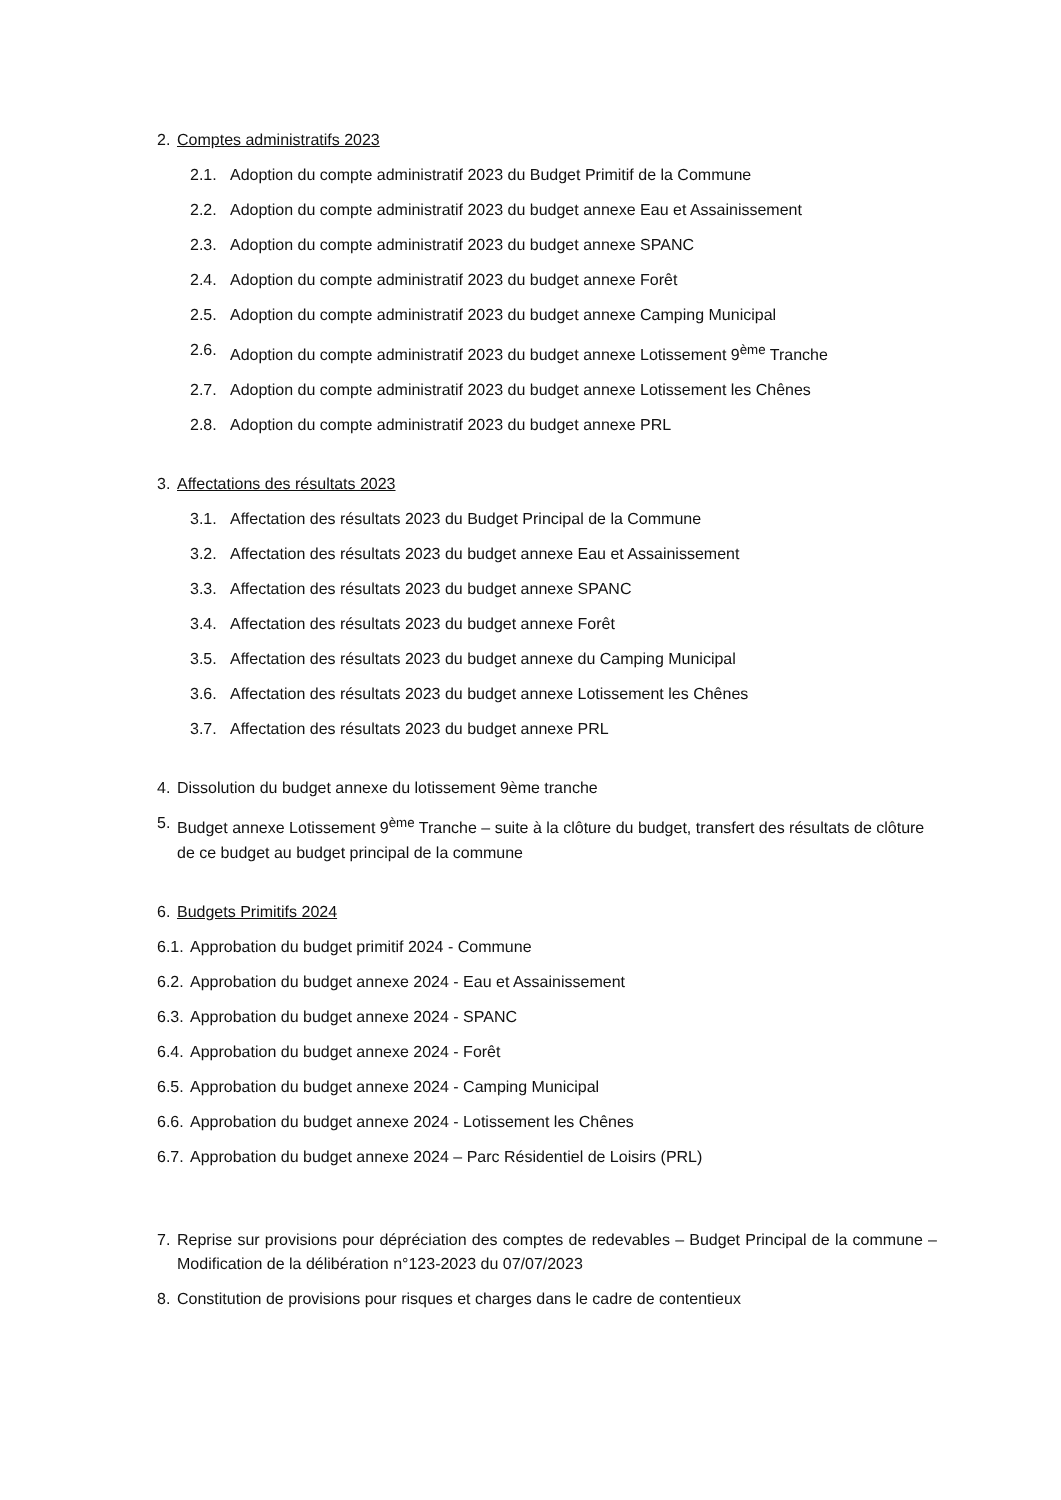2. Comptes administratifs 2023
2.1. Adoption du compte administratif 2023 du Budget Primitif de la Commune
2.2. Adoption du compte administratif 2023 du budget annexe Eau et Assainissement
2.3. Adoption du compte administratif 2023 du budget annexe SPANC
2.4. Adoption du compte administratif 2023 du budget annexe Forêt
2.5. Adoption du compte administratif 2023 du budget annexe Camping Municipal
2.6. Adoption du compte administratif 2023 du budget annexe Lotissement 9<sup>ème</sup> Tranche
2.7. Adoption du compte administratif 2023 du budget annexe Lotissement les Chênes
2.8. Adoption du compte administratif 2023 du budget annexe PRL
3. Affectations des résultats 2023
3.1. Affectation des résultats 2023 du Budget Principal de la Commune
3.2. Affectation des résultats 2023 du budget annexe Eau et Assainissement
3.3. Affectation des résultats 2023 du budget annexe SPANC
3.4. Affectation des résultats 2023 du budget annexe Forêt
3.5. Affectation des résultats 2023 du budget annexe du Camping Municipal
3.6. Affectation des résultats 2023 du budget annexe Lotissement les Chênes
3.7. Affectation des résultats 2023 du budget annexe PRL
4. Dissolution du budget annexe du lotissement 9ème tranche
5. Budget annexe Lotissement 9<sup>ème</sup> Tranche – suite à la clôture du budget, transfert des résultats de clôture de ce budget au budget principal de la commune
6. Budgets Primitifs 2024
6.1. Approbation du budget primitif 2024 - Commune
6.2. Approbation du budget annexe 2024 - Eau et Assainissement
6.3. Approbation du budget annexe 2024 - SPANC
6.4. Approbation du budget annexe 2024 - Forêt
6.5. Approbation du budget annexe 2024 - Camping Municipal
6.6. Approbation du budget annexe 2024 - Lotissement les Chênes
6.7. Approbation du budget annexe 2024 – Parc Résidentiel de Loisirs (PRL)
7. Reprise sur provisions pour dépréciation des comptes de redevables – Budget Principal de la commune – Modification de la délibération n°123-2023 du 07/07/2023
8. Constitution de provisions pour risques et charges dans le cadre de contentieux